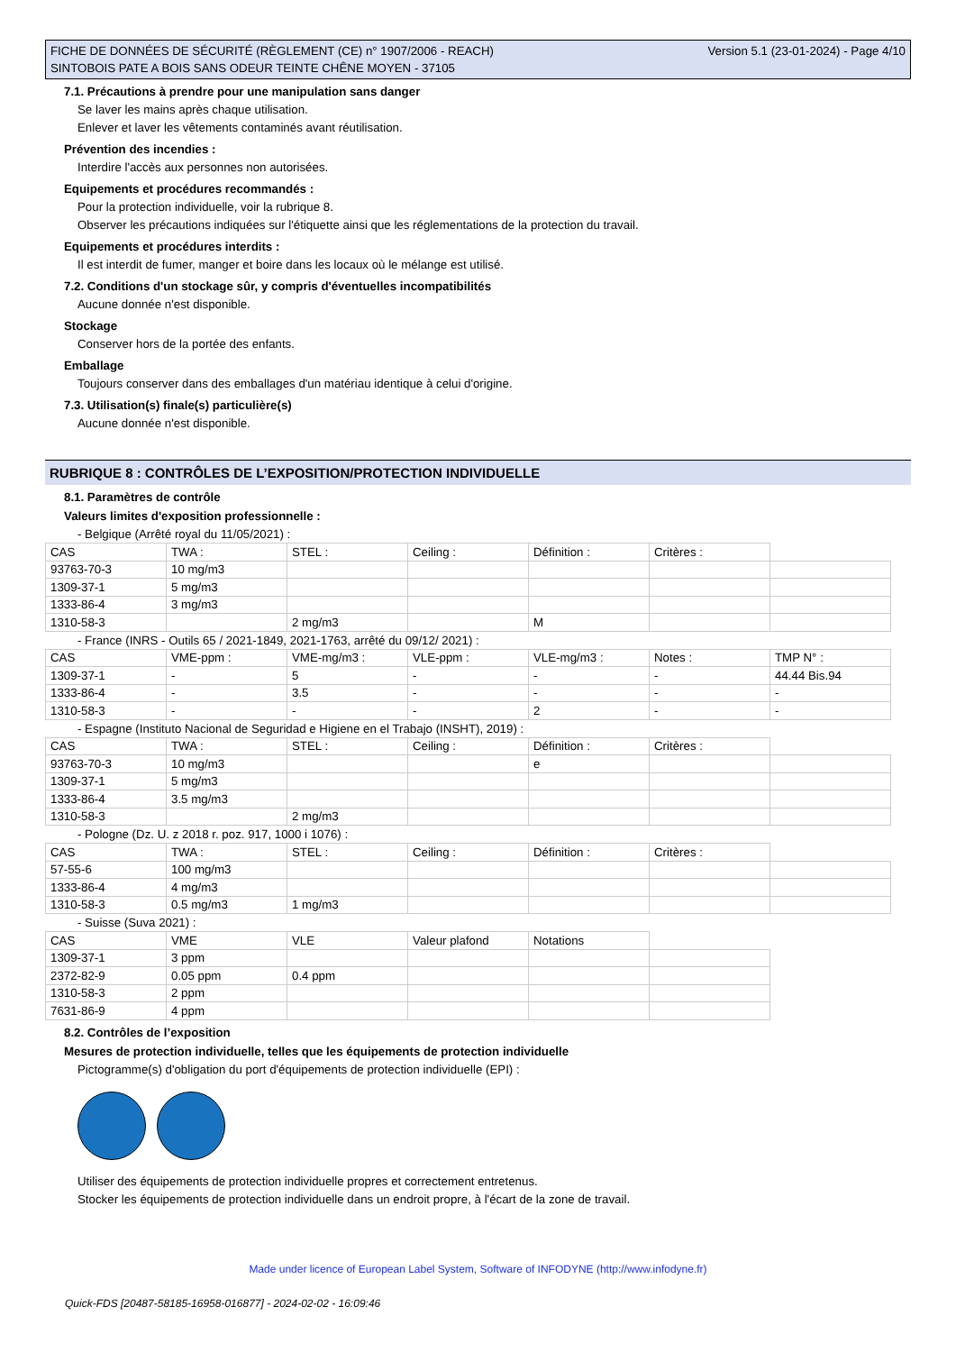FICHE DE DONNÉES DE SÉCURITÉ (RÈGLEMENT (CE) n° 1907/2006 - REACH)
SINTOBOIS PATE A BOIS SANS ODEUR TEINTE CHÊNE MOYEN - 37105
Version 5.1 (23-01-2024) - Page 4/10
7.1. Précautions à prendre pour une manipulation sans danger
Se laver les mains après chaque utilisation.
Enlever et laver les vêtements contaminés avant réutilisation.
Prévention des incendies :
Interdire l'accès aux personnes non autorisées.
Equipements et procédures recommandés :
Pour la protection individuelle, voir la rubrique 8.
Observer les précautions indiquées sur l'étiquette ainsi que les réglementations de la protection du travail.
Equipements et procédures interdits :
Il est interdit de fumer, manger et boire dans les locaux où le mélange est utilisé.
7.2. Conditions d'un stockage sûr, y compris d'éventuelles incompatibilités
Aucune donnée n'est disponible.
Stockage
Conserver hors de la portée des enfants.
Emballage
Toujours conserver dans des emballages d'un matériau identique à celui d'origine.
7.3. Utilisation(s) finale(s) particulière(s)
Aucune donnée n'est disponible.
RUBRIQUE 8 : CONTRÔLES DE L’EXPOSITION/PROTECTION INDIVIDUELLE
8.1. Paramètres de contrôle
Valeurs limites d'exposition professionnelle :
- Belgique (Arrêté royal du 11/05/2021) :
| CAS | TWA : | STEL : | Ceiling : | Définition : | Critères : | |
| 93763-70-3 | 10 mg/m3 | | | | | |
| 1309-37-1 | 5 mg/m3 | | | | | |
| 1333-86-4 | 3 mg/m3 | | | | | |
| 1310-58-3 | | 2 mg/m3 | | M | | |
- France (INRS - Outils 65 / 2021-1849, 2021-1763, arrêté du 09/12/ 2021) :
| CAS | VME-ppm : | VME-mg/m3 : | VLE-ppm : | VLE-mg/m3 : | Notes : | TMP N° : |
| 1309-37-1 | - | 5 | - | - | - | 44.44 Bis.94 |
| 1333-86-4 | - | 3.5 | - | - | - | - |
| 1310-58-3 | - | - | - | 2 | - | - |
- Espagne (Instituto Nacional de Seguridad e Higiene en el Trabajo (INSHT), 2019) :
| CAS | TWA : | STEL : | Ceiling : | Définition : | Critères : | |
| 93763-70-3 | 10 mg/m3 | | | e | | |
| 1309-37-1 | 5 mg/m3 | | | | | |
| 1333-86-4 | 3.5 mg/m3 | | | | | |
| 1310-58-3 | | 2 mg/m3 | | | | |
- Pologne (Dz. U. z 2018 r. poz. 917, 1000 i 1076) :
| CAS | TWA : | STEL : | Ceiling : | Définition : | Critères : | |
| 57-55-6 | 100 mg/m3 | | | | | |
| 1333-86-4 | 4 mg/m3 | | | | | |
| 1310-58-3 | 0.5 mg/m3 | 1 mg/m3 | | | | |
- Suisse (Suva 2021) :
| CAS | VME | VLE | Valeur plafond | Notations | |
| 1309-37-1 | 3 ppm | | | | |
| 2372-82-9 | 0.05 ppm | 0.4 ppm | | | |
| 1310-58-3 | 2 ppm | | | | |
| 7631-86-9 | 4 ppm | | | | |
8.2. Contrôles de l’exposition
Mesures de protection individuelle, telles que les équipements de protection individuelle
Pictogramme(s) d'obligation du port d'équipements de protection individuelle (EPI) :
Utiliser des équipements de protection individuelle propres et correctement entretenus.
Stocker les équipements de protection individuelle dans un endroit propre, à l'écart de la zone de travail.
Made under licence of European Label System, Software of INFODYNE (http://www.infodyne.fr)
Quick-FDS [20487-58185-16958-016877] - 2024-02-02 - 16:09:46